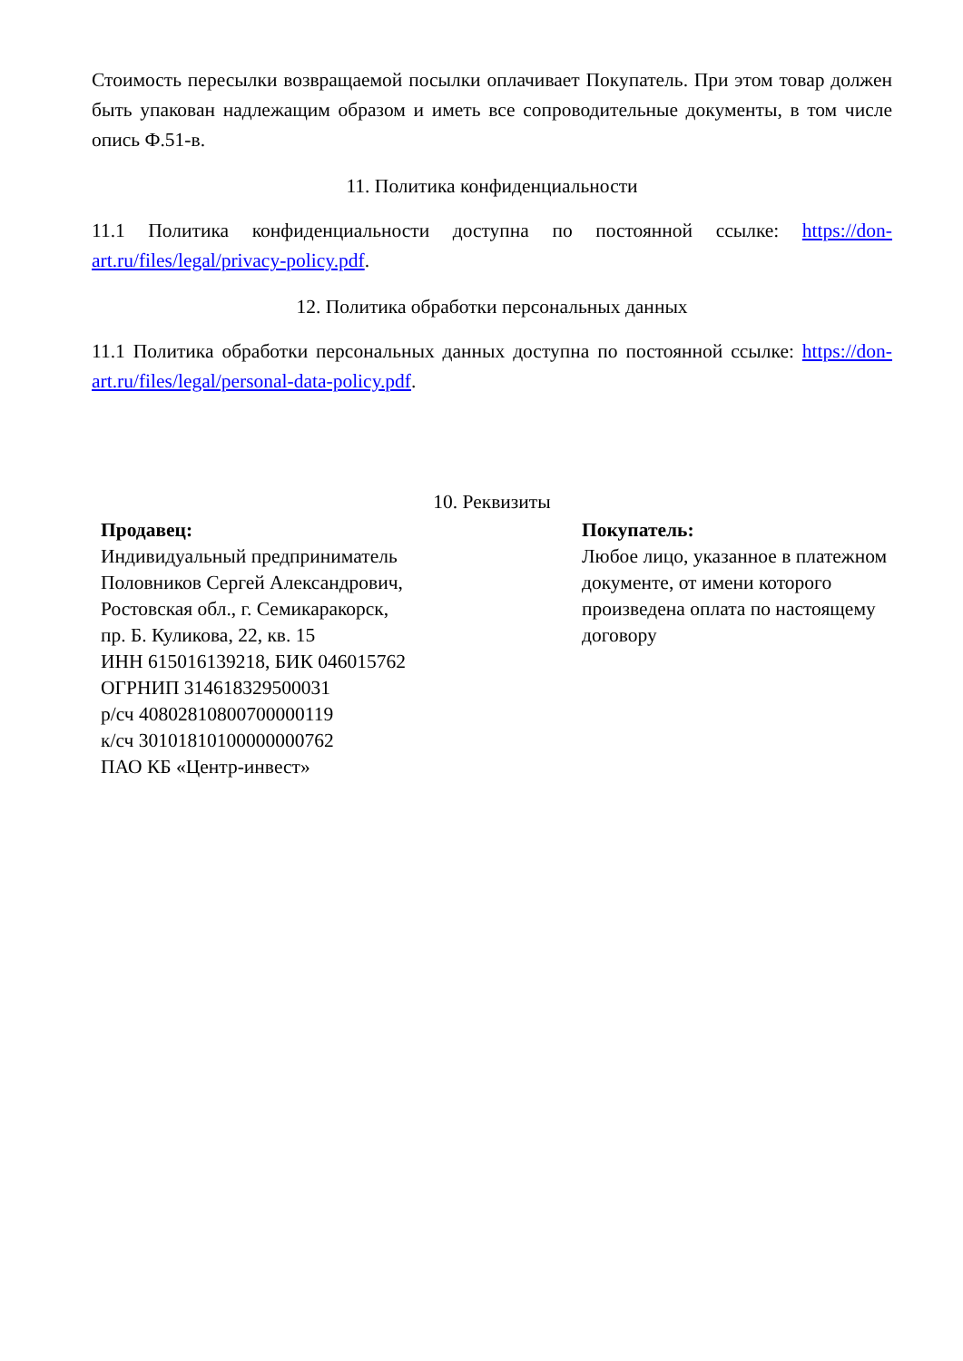Стоимость пересылки возвращаемой посылки оплачивает Покупатель. При этом товар должен быть упакован надлежащим образом и иметь все сопроводительные документы, в том числе опись Ф.51-в.
11. Политика конфиденциальности
11.1 Политика конфиденциальности доступна по постоянной ссылке: https://don-art.ru/files/legal/privacy-policy.pdf.
12. Политика обработки персональных данных
11.1 Политика обработки персональных данных доступна по постоянной ссылке: https://don-art.ru/files/legal/personal-data-policy.pdf.
10. Реквизиты
| Продавец: Индивидуальный предприниматель Половников Сергей Александрович, Ростовская обл., г. Семикаракорск, пр. Б. Куликова, 22, кв. 15 ИНН 615016139218, БИК 046015762 ОГРНИП 314618329500031 р/сч 40802810800700000119 к/сч 30101810100000000762 ПАО КБ «Центр-инвест» | Покупатель: Любое лицо, указанное в платежном документе, от имени которого произведена оплата по настоящему договору |